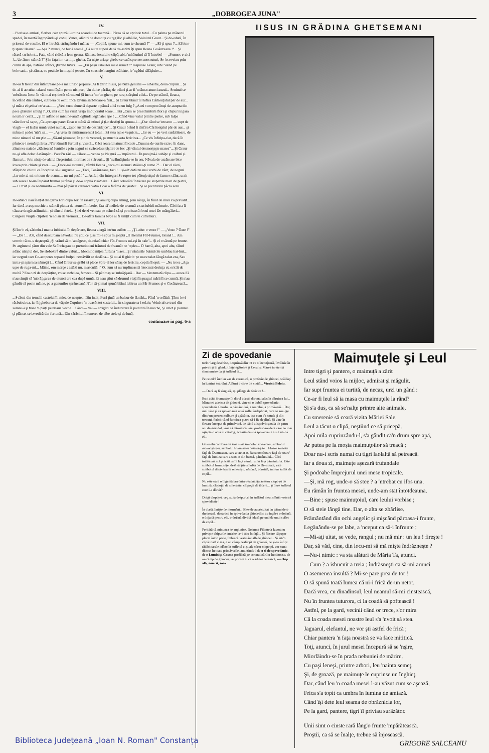3 „DOBROGEA JUNA"
IV.
...Pierise-n amiazi, fierbea ca'n spuză Lumina soarelui de toamnă... Părea că se aprinde totul... Cu palma pe mânerul spadei, în mantă îngropându-şi cotul, Venea, alături de domniţa cu ręg ilic şi albă iie, Voinicul Graur... Şi de-odată, în prisosul de veselie, El o 'ntrebă, strângându-i mâna: — „Copilă, spune-mi, cum te cheamă ?" — „Să-ţi spun ?... El bine-ţi spun: Ileana". — Aşa ? atunci, de bună seamă „Că nu te superi dacă de-astăzi îţi spun Ileana Cosânzeana !"... Şi râseră cu hohot... Fata, când ridică a lene geana, Rămase locului o clipă, abia 'ndrăznind să îl întrebe! — „Frumos e-aici !... Urcăm o stâncă ?" Şi'n faţa lor, ca niţte gheba, Ca nişte uriaşe ghebe ce cată spre necunoscuturi, Se 'ncoveiau prin culmi de apă, bătrâne stânci, ştirbite luturi... — „Eu paşii călăuzei mele urmez !" răspunse Graur, iute Suind pe bolovani... şi stânca, cu poalele în muşchi ţesute, Cu coastele'n argint scăldate, le 'ngădui sălăşluire...
V.
De-ai fi trecut din întâmplare pe-a malurilor şerpuire, Ai fi zărit în sus, pe buza genunii — albastre, două chipuri... Şi de-ai fi ascultat talazul cum făşâie perna nisipuri, Un dulce părăiaş de triluri ţi-ar fi 'ncântat atunci auzul... Seninul se 'mbrăcase încet în văi mai roş decât cărmuzul Şi inoda 'ntr'un ghem, pe rare, stârşitul zilei... De pe stâncă, Ileana, încetând din cântu-i, cutreera cu ochii încă Divina sărbătoare-a firii... Şi Graur blând îi răsfira Cârlionţatul păr de aur... şi mâna ei şedea 'ntr'a sa... — „Vezi cum alunecă departe o pânză albă ca un fulg ? „Auzi cum pescăruşi de-asupra din pace glăsuire smulg ? „O, iată cum îşi varsă vraja îmbujoratul soare... Iată „Cum se preschimbă'n flori şi chipuri ingara nourilor ceată... „Şi în adânc ce mici ne-arată oglinda legănatei ape ! „...Când vine valul printre pietre, sub talpa stâncilor să sape, „Ce-aproape pare: Doar o mână să 'ntinzi şi ţi-o desfeţi în spuma-i... „Dar când se 'ntoarce — supt de vlagă — el lasă'n urmă vuiet numai, „Uşor suspin de desnădejde"... Şi Graur blând îi răsfira Cârlionţatul păr de aur... şi mâna ei şedea 'ntr'a sa... — „Aş vrea să 'nmărmurească totul... Să stea aşa o veşnicie... „Iar eu — pe veci surâzătoare, de mine nimeni să nu ştie — „Să-mi pironesc, în şir de veacuri, pe muchia asta fericirea... „Ce vis înfiripa-s'ar, dacă în pântecu-i nemărginirea „N'ar zămisli furtuni şi viscol... Căci soarelui atunci îi cade „Cununa de-aurite raze ; în dans, zănatece naiade „Răstoarnă luntrile ; prin neguri se svârcolesc ţâşniri de foc „Şi vântul desmorţeşte marea"... Şi Graur nu-şi afla deloc Astâmpăr... Parcă'n zări — călare — vedea pe Negură — 'mpăratul... În preajmă-i suhăţe şi coifuri şi flamuri... Prin nisip de-alatul Deşertului, mormac de stârvuri... Şi 'nvălmăşindu-se în aer, Năvala de-arzătoare bice lovea prin chiote şi vaer... — „Dece-mi ascunzi", zâmbi Ileana „dece-mi ascunzi străinu-ţi nume ?"... Dar el răcni, sfârşit de chinul ce începuse să-l sugrume: — „Taci, Cosânzeana, taci !... şi-alt' dată nu mai vorbi de vânt, de neguri „Iar mie zi-mi oricum de-acuma... nu-mi pasă !" ... Astfel, din întregari Se rupse tot păienjenişul de farmec sfânt, urzit sub soare De-un împărat frumos şi tânăr şi de-o copilă visătoare... Când coborâră în tăcere pe lespezile mari de piatră, — El trist şi ea nedumirită — mai pâlpâia'n cereasca vatră Doar o fărâmă de jăratec... Şi se pierdură'n pâcla serii...
VI.
De-atunci s'au înălţat din ţărnă zori după zori în răsărit ; Şi amurg după amurg, prin sânge, în fund de mări s'a prăvălit... Iar dacă-aceaş muchie-a stâncii plutea de-atunci în feerie, Era că'n zilele de toamnă a stat iubirii mărturie. Căci fata îi căzuse dragă străinului... şi dânsul fetei... Şi zi de zi veneau pe stâncă să-şi potolească focul setei De mângâieri... Curgeau vrăjite clipitele 'n noian de vremuri... De-atâta tainică beţie ai fi simţit cum te cutremuri.
VII.
Şi într'o zi, zărindu-i manta iubitului în depărtare, Ileana alergă 'ntr'un suflet: — „Ţi-aduc o veste !" — „Veste ? Oare !" — „Da !... Azi, când descurcam năvodul, nu ştiu ce glas mi-a spus în şoaptă „Il cheamă Făt-Frumos, Ileană !... Am socotit că nu-s deşteaptă „Şi vrând să m 'amăgesc, de-odată chiar Făt-Frumos mi-eşi în cale"... Şi el o sărută pe frunte. Pe argintatul ţărm din vale Se închegau de pretutindeni frânturi de freamăt ne 'nţeles... O barcă, alta, apoi alta, tăind adânc nisipul des, Se slobozirâ dintre valuri... Mocnind mijea furtuna 'n aer... Şi vânturile buimăcite umblau hai-hui... iar negrul caer Ce-acoperea topazul bolţei, nestăvilit se deslâna... Şi nu ai fi ghicit: pe mare talaz lângă talaz era, Sau iarna-şi aşternea nămeţii ?... Când Graur se grăbi să plece Spre-al lor sălaş de fericire, copila îl opri: — „Nu trece „Aşa uşor de ruga-mi... Mâine, om merge ; astăzi nu, m'ascultă !" O, cum să nu 'mplinească 'ntocmai dorinţa ei, oricât de multă ? Era o zi de despărţire, voise astfel ea, femeea... Şi pătimaş se 'mbrăţişară... Dar — blestemată clipa — aceea Ei n'au simţit că 'mbrăţişarea de-atunci era cea după urmă, Ei n'au ştiut că drumul vieţii în pragul mării îi se curmă, Şi n'au gândit că poate mâine, pe a genunilor sprânceană N'or să-şi mai spună blând iubirea un Făt-Frumos şi-o Cosânzeană...
VIII.
...Svâcni din temelii castelul în miez de noapte... Din înalt, Fură ţintă un balaur de flacări... Până 'n celălalt Ţărm lovi răsbubuirea, iar înjghebarea de văpaie Cuprinse 'n treacăt tot castelul... În singurateca-i odaie, Voinicul se trezi din somnu-i şi trase 'n părţi perdeaua veche... Când — vai — strigări de îndurerare îi podidiră în ureche, Şi urlet şi porunci şi plânset se izvodiră din furtună... Din sărăcitul întunerec de albe stele şi de lună,
continuare în pag. 6-a
IISUS IN GRĂDINA GHETSEMANI
Zi de spovedanie
trelor larg deschise, desprinsă din tot ce o înconjoară, învăluie în priviri şi în gânduri înţelegătoare şi Cerul şi Marea în eternă sbuciumare ca şi sufletul ei...
Pe catedră într'un vas de ceramică, o profesie de ghiocei, scăldaţi în lumina soarelui. Alături o carte de vizită... Viorica Beloiu.
— Dacă aş fi singură, aşi plânge de fericire !...
Este atâta frumuseţe în darul acesta dar mai ales în dăruirea lui... Minunea aceasta de ghiocei, vine ca o dublă spovedanie: spovedania Cerului, a pământului, a soarelui, a primăverii... Dar, mai vine şi ca spovedania unui suflet îndepărtat, care se smulge dintr'un prezent tulbure şi apăsător, aşa cum s'a smuls şi din trecutul fericit când fericirea putea să-i fie deplină. Şi vine în fiecare început de primăvară, de când a isprăvit şcoala de patru ani de-arândul, vine să dăruiască unei profesoare dela care nu mai aştepta o notă în catalog, această divină spovedanie a sufletului ei...
Ghiocelii ca floare în sine sunt simbolul smereniei, simbolul recunoştinţei, simbolul frumuseţei desăvârşite... Floare smerită faţă de Dumnezeu, care a creiat-o, Recunoscătoare faţă de soare' faţă de lumina care a scos-o din beznă, pământului... Căci totdeauna stă plecată şi în faţa cerului şi în faţa pământului. Este simbolul frumuseţei desăvârşite smulsă de Divinitate, este simbolul desăvârşirei omeneşti, născută, ocrotită, într'un suflet de copil...
Nu este oare o îngemănare între rezonanţa acestor clopoţei de lumină, clopoţei de smerenie, clopoţei de tăcere... şi între sufletul care i-a dăruit?
Dragi clopoţei, veţi suna despururi în sufletul meu, sfânta voastră spovedanie !
În clasă, linişte de mormânt... Elevele au ascultat cu pătrundere dureroasă, deoarece în spovedania ghioceilor, au înţeles o dojană, o dojană pentru ele, o dojană divină adusă pe undele unui suflet de copil...
Fericită că minunea se 'mplinise, Doamna Filomela Izvoranu priveşte chipurile smerite ce-i stau în faţă... Şi fiecare căpuşor plecat într'o parie, îmbracă vestmânt alb de ghiocel... Şi 'ntr'o clipă toată clasa, e un câmp nesfârşit de ghiocei, ce şi-au înfipt rădăcioarele adânc în sufletul ei şi ale căror clopoţei, vor suna discret în toate primăverile, amintindu-i de o zi de spovedanie, de o Luminiţa Cosma profilată pe ecranul zărilor luminoase, de un câmp de ghiocei, iar printre ei ca o adiere cerească, un chip alb, amerit, suav...
Maimuţele şi Leul
Intre tigri şi pantere, o maimuţă a zărit
Leul stând voios la mijloc, admirat şi măgulit.
Iar supt fruntea ei turtită, de necaz, urzi un gând :
Ce-ar fi leul să ia masa cu maimuţele la rând?
Şi s'a dus, ca să se'nalţe printre alte animale,
Cu smerenie să ceară vizita Măriei Sale.
Leul a tăcut o clipă, neştiind ce să pricepă.
Apoi mila cuprinzându-l, s'a gândit că'n drum spre apă,
Ar putea pe la moşia maimuţoilor să treacă ;
Doar nu-i scris numai cu tigri laolaltă să petreacă.
Iar a doua zi, maimuţe aşezară trufandale
Şi podoabe împrejurul unei mese tropicale.
—Şi, mă rog, unde-o să stee ? a 'ntrebat cu ifos una.
Eu rămân în fruntea mesei, unde-am stat întotdeauna.
—Bine ; spuse maimuţoiul, care leului vorbise ;
O să steie lângă tine. Dar, o alta se zbârlise.
Frământând din ochi angelic şi mişcând păroasa-i frunte,
Legănându-se pe labe, a 'nceput ca să-i înfrunte :
—Mi-aţi uitat, se vede, rangul ; nu mă mir : un leu ! fireşte !
Dar, să văd, cine, din locu-mi să mă mişte îndrăzneşte ?
—Nu-i nimic : va sta alături de Măria Ta, atunci.
—Cum ? a isbucnit a treia ; îndrăsneşti ca să-mi arunci
O asemenea insultă ? Mi-se pare prea de tot !
O să spună toată lumea că ni-i frică de-un netot.
Dacă vrea, cu dinadinsul, leul neamul să-mi cinstească,
Nu în fruntea tuturora, ci la coadă să poftească !
Astfel, pe la gard, vecinii când or trece, s'or mira
Că la coada mesei noastre leul s'a 'nvoit să stea.
Jaguarul, elefantul, ne vor şti astfel de frică ;
Chiar pantera 'n faţa noastră se va face mititică.
Toţi, atunci, în jurul mesei începură să se 'nşire,
Miorlăindu-se în prada nebuniei de mărire.
Cu paşi leneşi, printre arbori, leu 'nainta semeţ.
Şi, de groază, pe maimuţe le cuprinse un înghieţ.
Dar, când leu 'n coada mesei l-au văzut cum se aşează,
Frica s'a topit ca umbra în lumina de amiază.
Când îşi dete leul seama de obrăznicia lor,
Pe la gard, pantere, tigri îl priviau surâzător.
Unii simt o cinste rară lâng'o frunte 'mpărătească.
Proştii, ca să se înalţe, trebue să înjosească.
GRIGORE SALCEANU
Biblioteca Judeţeană „Ioan N. Roman" Constanţa